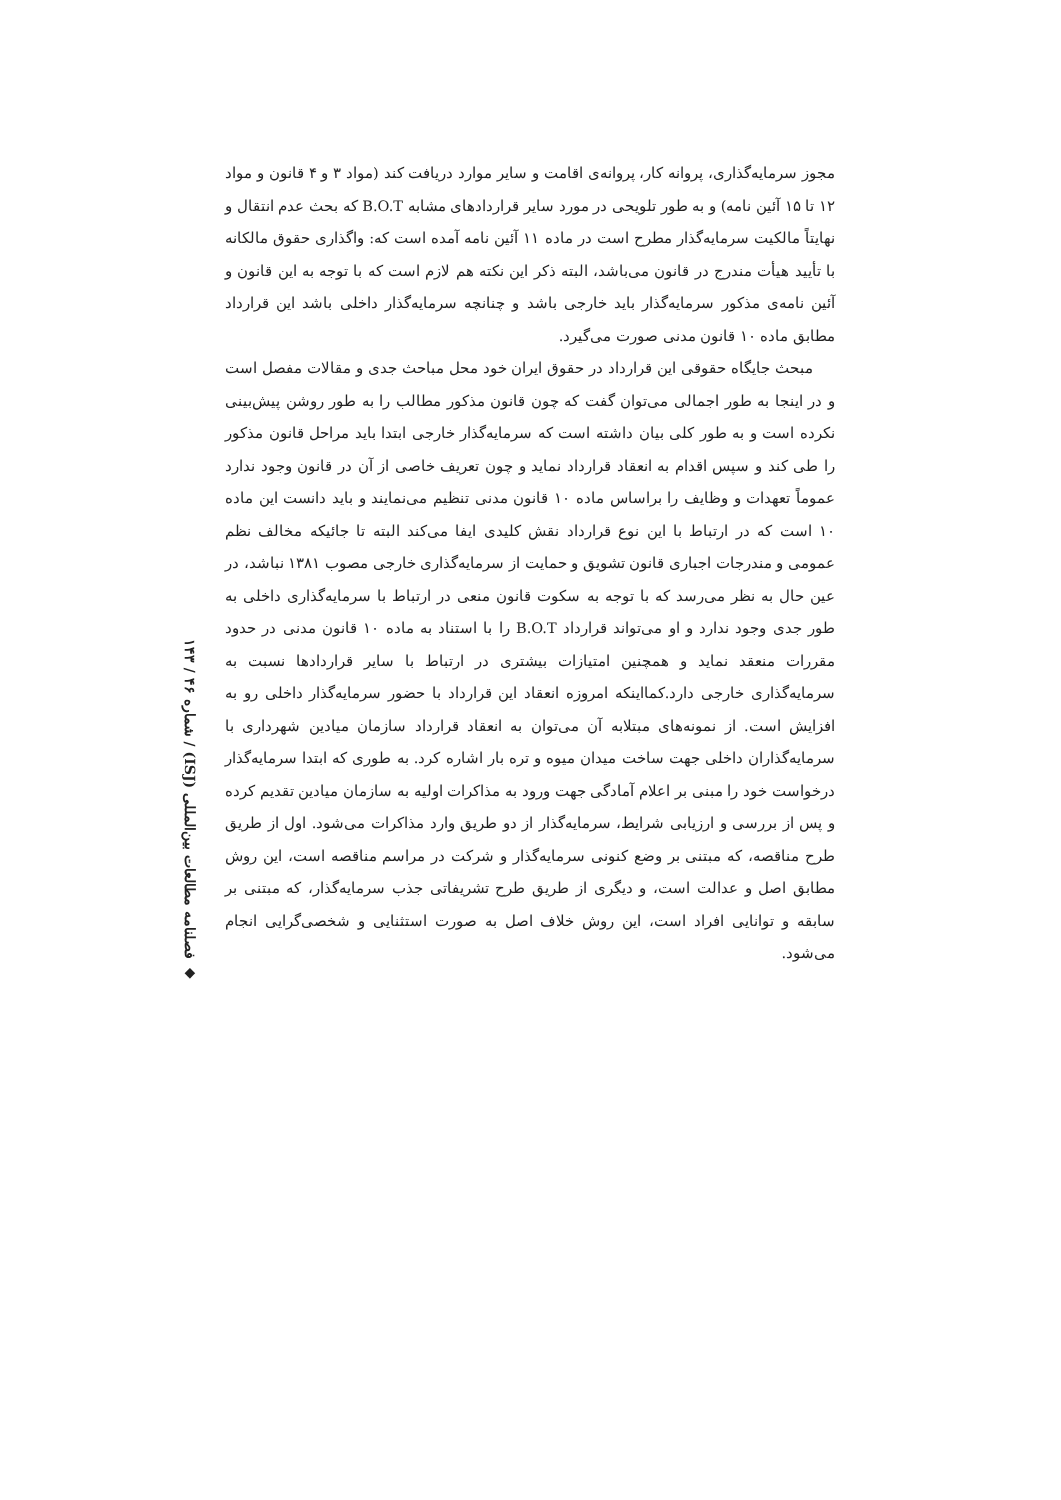◆ فصلنامه مطالعات بین‌المللی (ISJ) / شماره ۴۶ / ۱۴۳
مجوز سرمایه‌گذاری، پروانه کار، پروانه‌ی اقامت و سایر موارد دریافت کند (مواد ۳ و ۴ قانون و مواد ۱۲ تا ۱۵ آئین نامه) و به طور تلویحی در مورد سایر قراردادهای مشابه B.O.T که بحث عدم انتقال و نهایتاً مالکیت سرمایه‌گذار مطرح است در ماده ۱۱ آئین نامه آمده است که: واگذاری حقوق مالکانه با تأیید هیأت مندرج در قانون می‌باشد، البته ذکر این نکته هم لازم است که با توجه به این قانون و آئین نامه‌ی مذکور سرمایه‌گذار باید خارجی باشد و چنانچه سرمایه‌گذار داخلی باشد این قرارداد مطابق ماده ۱۰ قانون مدنی صورت می‌گیرد.
مبحث جایگاه حقوقی این قرارداد در حقوق ایران خود محل مباحث جدی و مقالات مفصل است و در اینجا به طور اجمالی می‌توان گفت که چون قانون مذکور مطالب را به طور روشن پیش‌بینی نکرده است و به طور کلی بیان داشته است که سرمایه‌گذار خارجی ابتدا باید مراحل قانون مذکور را طی کند و سپس اقدام به انعقاد قرارداد نماید و چون تعریف خاصی از آن در قانون وجود ندارد عموماً تعهدات و وظایف را براساس ماده ۱۰ قانون مدنی تنظیم می‌نمایند و باید دانست این ماده ۱۰ است که در ارتباط با این نوع قرارداد نقش کلیدی ایفا می‌کند البته تا جائیکه مخالف نظم عمومی و مندرجات اجباری قانون تشویق و حمایت از سرمایه‌گذاری خارجی مصوب ۱۳۸۱ نباشد، در عین حال به نظر می‌رسد که با توجه به سکوت قانون منعی در ارتباط با سرمایه‌گذاری داخلی به طور جدی وجود ندارد و او می‌تواند قرارداد B.O.T را با استناد به ماده ۱۰ قانون مدنی در حدود مقررات منعقد نماید و همچنین امتیازات بیشتری در ارتباط با سایر قراردادها نسبت به سرمایه‌گذاری خارجی دارد.کمااینکه امروزه انعقاد این قرارداد با حضور سرمایه‌گذار داخلی رو به افزایش است. از نمونه‌های مبتلابه آن می‌توان به انعقاد قرارداد سازمان میادین شهرداری با سرمایه‌گذاران داخلی جهت ساخت میدان میوه و تره بار اشاره کرد. به طوری که ابتدا سرمایه‌گذار درخواست خود را مبنی بر اعلام آمادگی جهت ورود به مذاکرات اولیه به سازمان میادین تقدیم کرده و پس از بررسی و ارزیابی شرایط، سرمایه‌گذار از دو طریق وارد مذاکرات می‌شود. اول از طریق طرح مناقصه، که مبتنی بر وضع کنونی سرمایه‌گذار و شرکت در مراسم مناقصه است، این روش مطابق اصل و عدالت است، و دیگری از طریق طرح تشریفاتی جذب سرمایه‌گذار، که مبتنی بر سابقه و توانایی افراد است، این روش خلاف اصل به صورت استثنایی و شخصی‌گرایی انجام می‌شود.